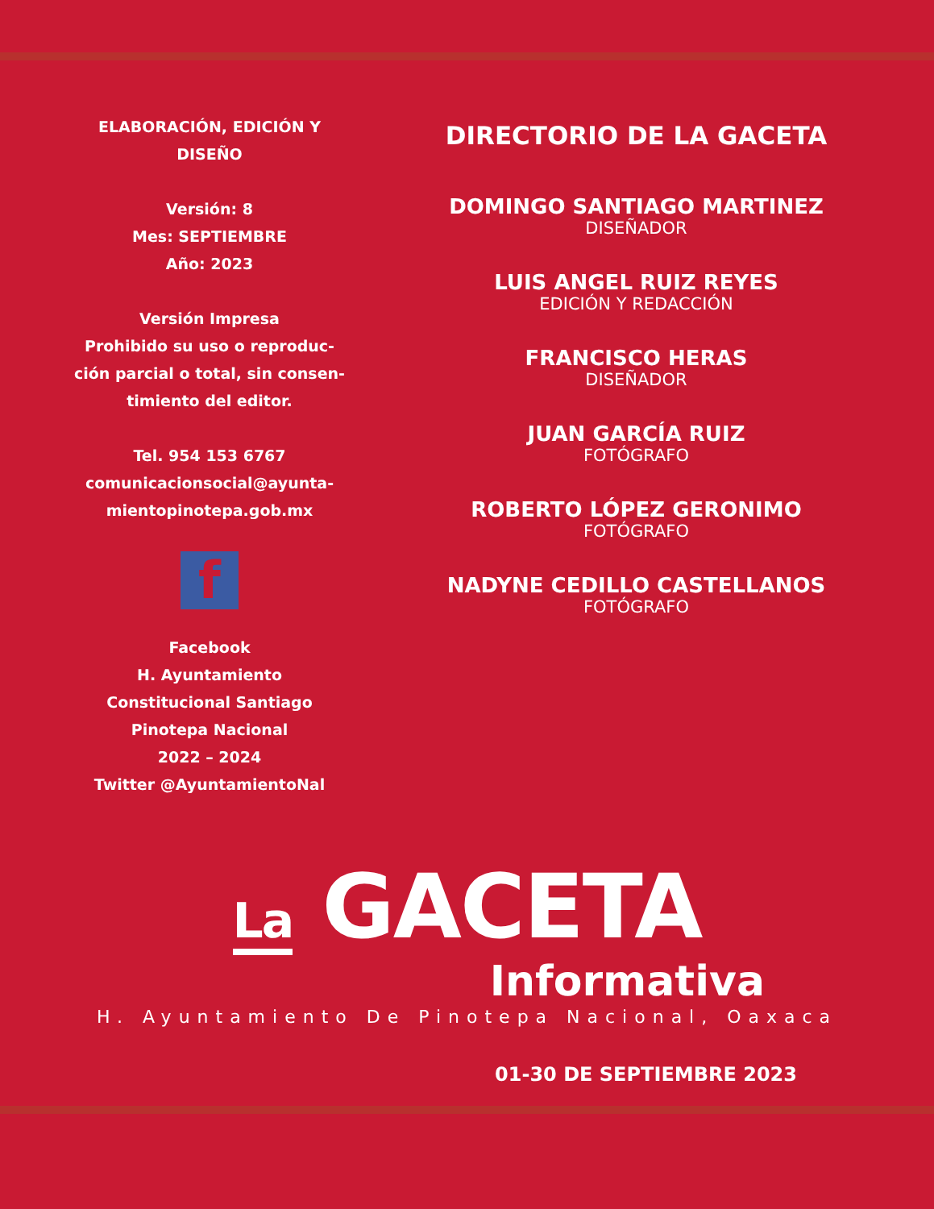ELABORACIÓN, EDICIÓN Y
DISEÑO
Versión: 8
Mes: SEPTIEMBRE
Año: 2023
Versión Impresa
Prohibido su uso o reproduc-
ción parcial o total, sin consen-
timiento del editor.
Tel. 954 153 6767
comunicacionsocial@ayunta-
mientopinotepa.gob.mx
f
Facebook
H. Ayuntamiento
Constitucional Santiago
Pinotepa Nacional
2022 – 2024
Twitter @AyuntamientoNal
DIRECTORIO DE LA GACETA
DOMINGO SANTIAGO MARTINEZ
DISEÑADOR
LUIS ANGEL RUIZ REYES
EDICIÓN Y REDACCIÓN
FRANCISCO HERAS
DISEÑADOR
JUAN GARCÍA RUIZ
FOTÓGRAFO
ROBERTO LÓPEZ GERONIMO
FOTÓGRAFO
NADYNE CEDILLO CASTELLANOS
FOTÓGRAFO
La GACETA
Informativa
H. Ayuntamiento De Pinotepa Nacional, Oaxaca
01-30 DE SEPTIEMBRE 2023